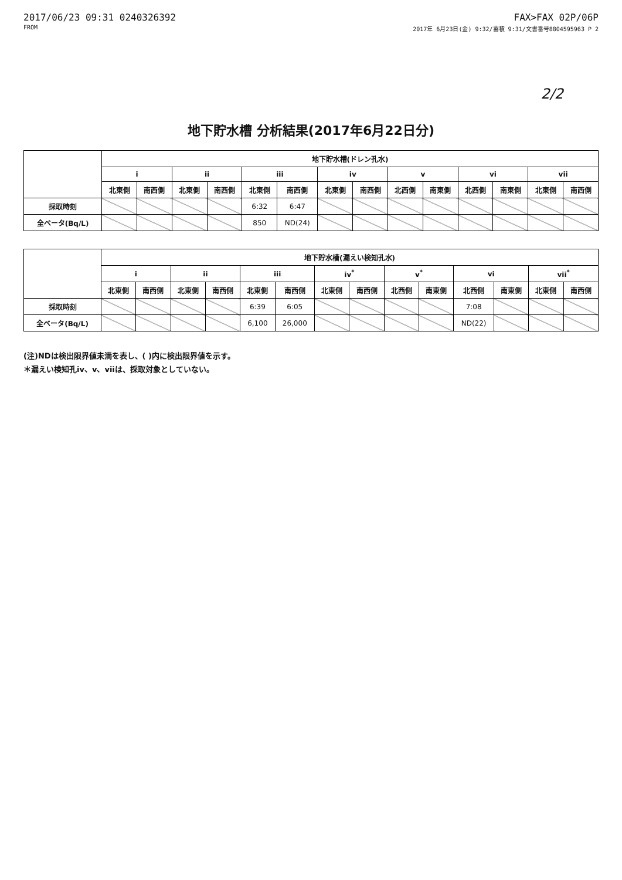2017/06/23 09:31 0240326392 FAX>FAX 02P/06P
FROM 2017年 6月23日(金) 9:32/蓄積 9:31/文書番号8804595963 P 2
2/2
地下貯水槽 分析結果(2017年6月22日分)
| | 地下貯水槽(ドレン孔水) | | | | | | | | | | | | | |
| --- | --- | --- | --- | --- | --- | --- | --- | --- | --- | --- | --- | --- | --- | --- |
| | i | | ii | | iii | | iv | | v | | vi | | vii | |
| | 北東側 | 南西側 | 北東側 | 南西側 | 北東側 | 南西側 | 北東側 | 南西側 | 北西側 | 南東側 | 北西側 | 南東側 | 北東側 | 南西側 |
| 採取時刻 | | | | | 6:32 | 6:47 | | | | | | | | |
| 全ベータ(Bq/L) | | | | | 850 | ND(24) | | | | | | | | |
| | 地下貯水槽(漏えい検知孔水) | | | | | | | | | | | | | |
| --- | --- | --- | --- | --- | --- | --- | --- | --- | --- | --- | --- | --- | --- | --- |
| | i | | ii | | iii | | iv<sup>*</sup> | | v<sup>*</sup> | | vi | | vii<sup>*</sup> | |
| | 北東側 | 南西側 | 北東側 | 南西側 | 北東側 | 南西側 | 北東側 | 南西側 | 北西側 | 南東側 | 北西側 | 南東側 | 北東側 | 南西側 |
| 採取時刻 | | | | | 6:39 | 6:05 | | | | | 7:08 | | | |
| 全ベータ(Bq/L) | | | | | 6,100 | 26,000 | | | | | ND(22) | | | |
(注)NDは検出限界値未満を表し、( )内に検出限界値を示す。
＊漏えい検知孔iv、v、viiは、採取対象としていない。